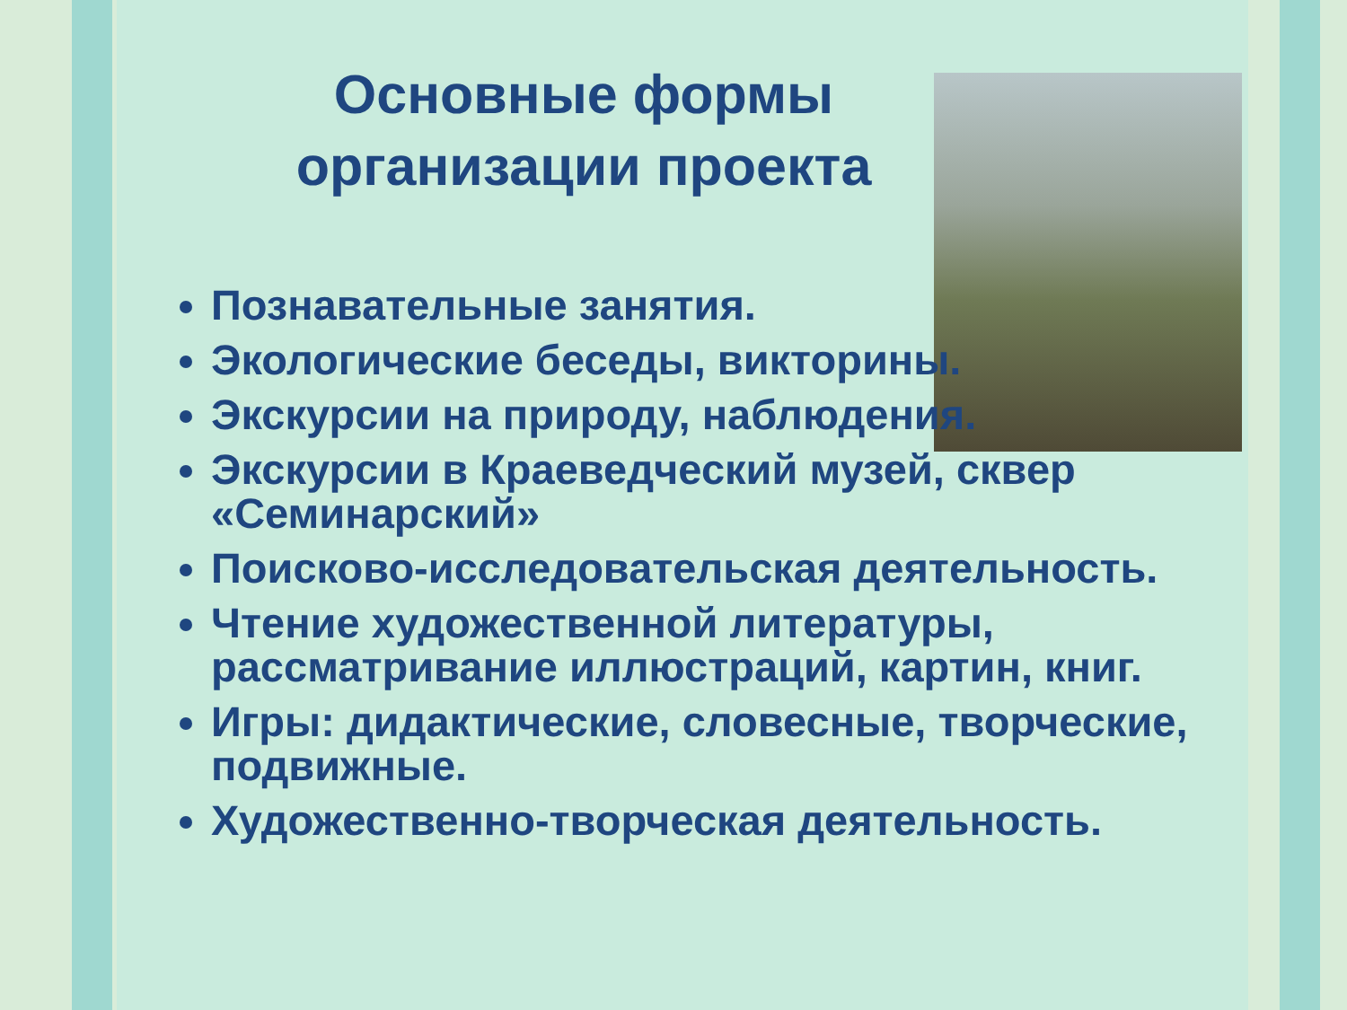Основные формы организации проекта
Познавательные занятия.
Экологические беседы, викторины.
Экскурсии на природу, наблюдения.
Экскурсии в Краеведческий музей, сквер «Семинарский»
Поисково-исследовательская деятельность.
Чтение художественной литературы, рассматривание иллюстраций, картин, книг.
Игры: дидактические, словесные, творческие, подвижные.
Художественно-творческая деятельность.